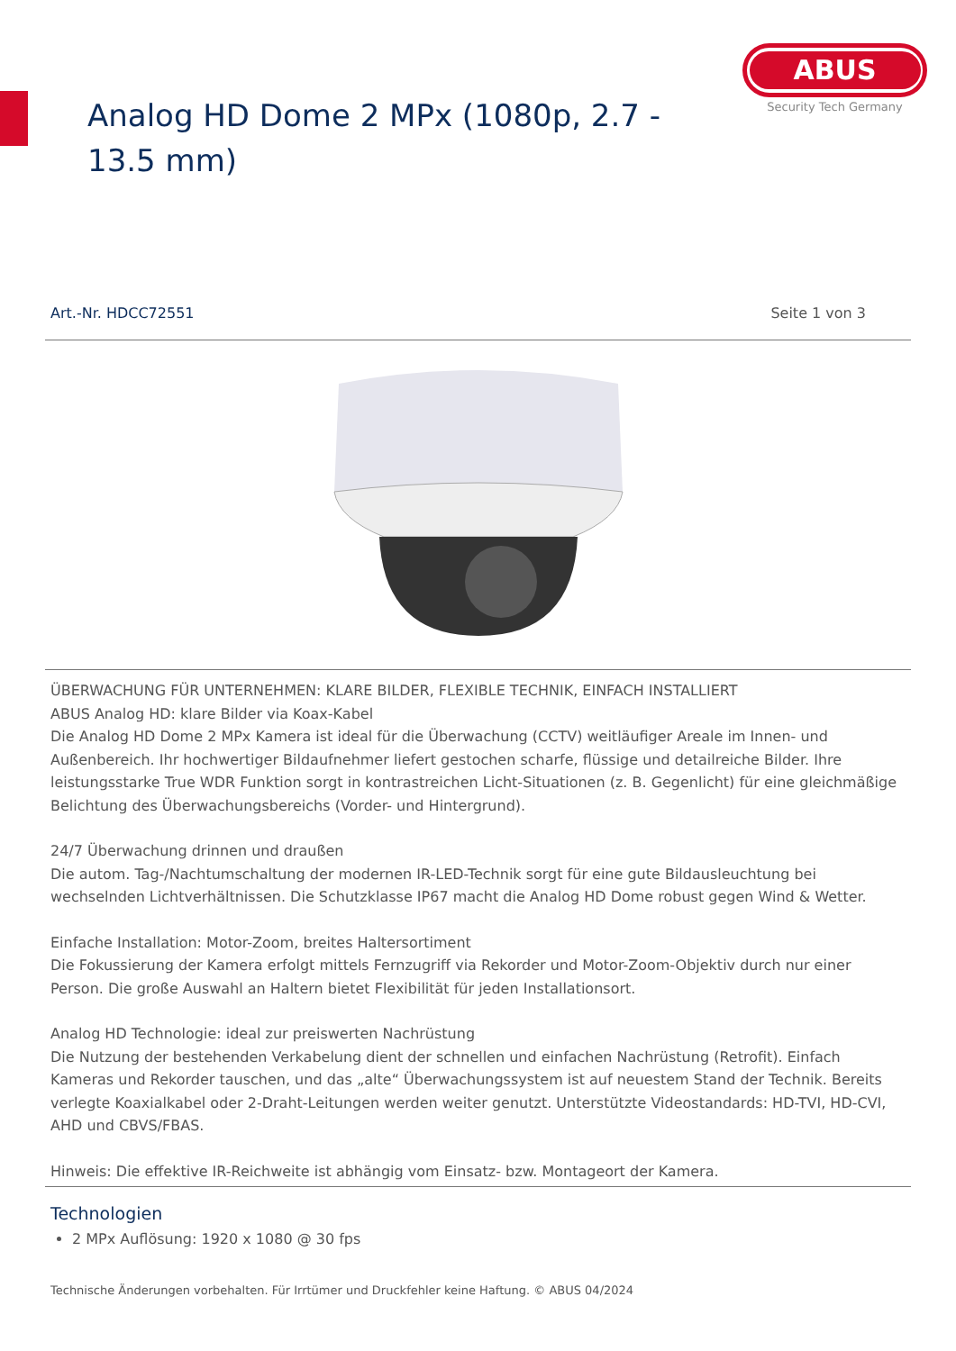Analog HD Dome 2 MPx (1080p, 2.7 - 13.5 mm)
ABUS
Security Tech Germany
Art.-Nr. HDCC72551 Seite 1 von 3
ÜBERWACHUNG FÜR UNTERNEHMEN: KLARE BILDER, FLEXIBLE TECHNIK, EINFACH INSTALLIERT
ABUS Analog HD: klare Bilder via Koax-Kabel
Die Analog HD Dome 2 MPx Kamera ist ideal für die Überwachung (CCTV) weitläufiger Areale im Innen- und Außenbereich. Ihr hochwertiger Bildaufnehmer liefert gestochen scharfe, flüssige und detailreiche Bilder. Ihre leistungsstarke True WDR Funktion sorgt in kontrastreichen Licht-Situationen (z. B. Gegenlicht) für eine gleichmäßige Belichtung des Überwachungsbereichs (Vorder- und Hintergrund).
24/7 Überwachung drinnen und draußen
Die autom. Tag-/Nachtumschaltung der modernen IR-LED-Technik sorgt für eine gute Bildausleuchtung bei wechselnden Lichtverhältnissen. Die Schutzklasse IP67 macht die Analog HD Dome robust gegen Wind & Wetter.
Einfache Installation: Motor-Zoom, breites Haltersortiment
Die Fokussierung der Kamera erfolgt mittels Fernzugriff via Rekorder und Motor-Zoom-Objektiv durch nur einer Person. Die große Auswahl an Haltern bietet Flexibilität für jeden Installationsort.
Analog HD Technologie: ideal zur preiswerten Nachrüstung
Die Nutzung der bestehenden Verkabelung dient der schnellen und einfachen Nachrüstung (Retrofit). Einfach Kameras und Rekorder tauschen, und das „alte“ Überwachungssystem ist auf neuestem Stand der Technik. Bereits verlegte Koaxialkabel oder 2-Draht-Leitungen werden weiter genutzt. Unterstützte Videostandards: HD-TVI, HD-CVI, AHD und CBVS/FBAS.
Hinweis: Die effektive IR-Reichweite ist abhängig vom Einsatz- bzw. Montageort der Kamera.
Technologien
2 MPx Auflösung: 1920 x 1080 @ 30 fps
Technische Änderungen vorbehalten. Für Irrtümer und Druckfehler keine Haftung. © ABUS 04/2024